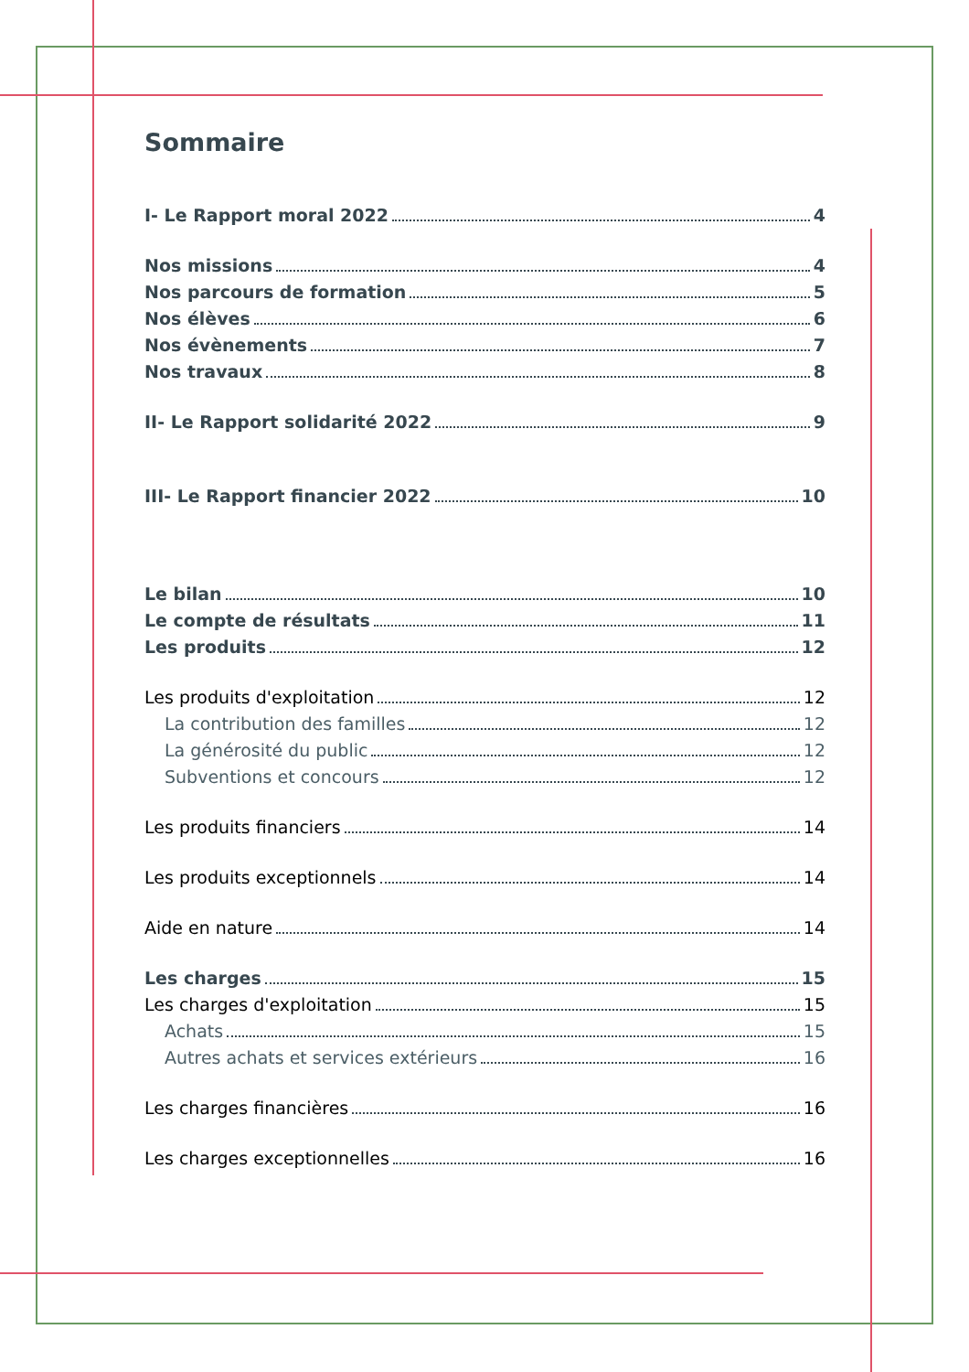Sommaire
I- Le Rapport moral 2022 4
Nos missions 4
Nos parcours de formation 5
Nos élèves 6
Nos évènements 7
Nos travaux 8
II- Le Rapport solidarité 2022 9
III- Le Rapport financier 2022 10
Le bilan 10
Le compte de résultats 11
Les produits 12
Les produits d'exploitation 12
La contribution des familles 12
La générosité du public 12
Subventions et concours 12
Les produits financiers 14
Les produits exceptionnels 14
Aide en nature 14
Les charges 15
Les charges d'exploitation 15
Achats 15
Autres achats et services extérieurs 16
Les charges financières 16
Les charges exceptionnelles 16